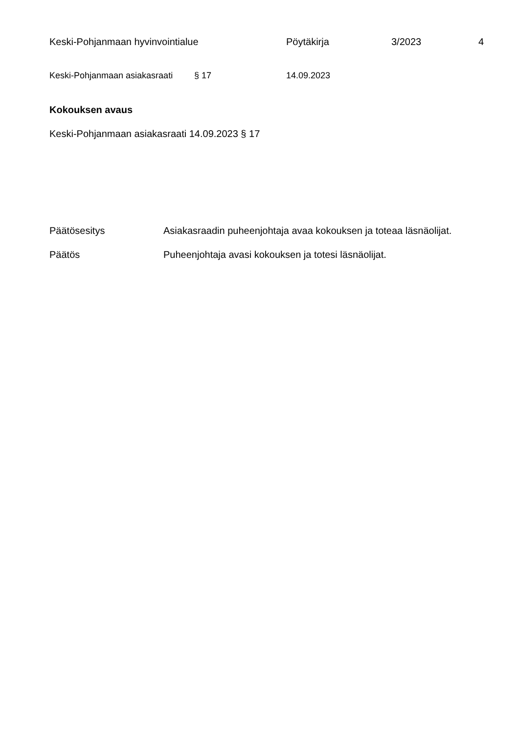Keski-Pohjanmaan hyvinvointialue Pöytäkirja 3/2023 4
Keski-Pohjanmaan asiakasraati § 17 14.09.2023
Kokouksen avaus
Keski-Pohjanmaan asiakasraati 14.09.2023 § 17
Päätösesitys Asiakasraadin puheenjohtaja avaa kokouksen ja toteaa läsnäolijat.
Päätös Puheenjohtaja avasi kokouksen ja totesi läsnäolijat.